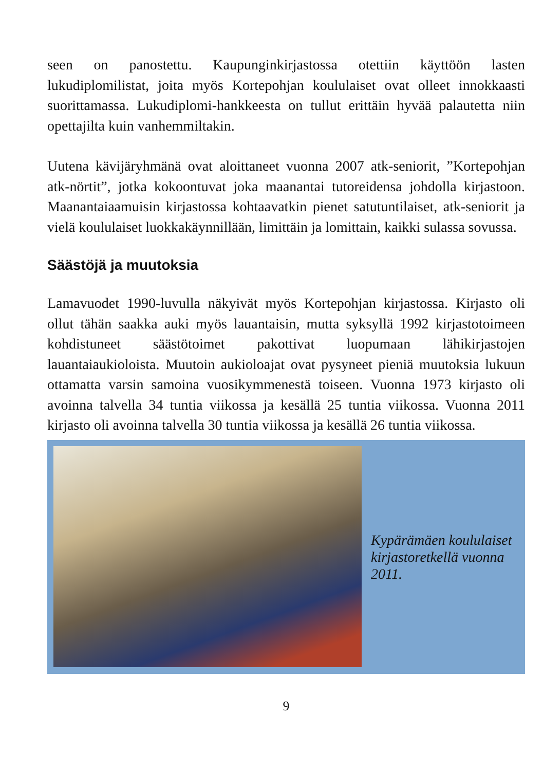seen on panostettu. Kaupunginkirjastossa otettiin käyttöön lasten lukudiplomilistat, joita myös Kortepohjan koululaiset ovat olleet innokkaasti suorittamassa. Lukudiplomi-hankkeesta on tullut erittäin hyvää palautetta niin opettajilta kuin vanhemmiltakin.
Uutena kävijäryhmänä ovat aloittaneet vuonna 2007 atk-seniorit, ”Kortepohjan atk-nörtit”, jotka kokoontuvat joka maanantai tutoreidensa johdolla kirjastoon. Maanantaiaamuisin kirjastossa kohtaavatkin pienet satutuntilaiset, atk-seniorit ja vielä koululaiset luokkakäynnillään, limittäin ja lomittain, kaikki sulassa sovussa.
Säästöjä ja muutoksia
Lamavuodet 1990-luvulla näkyivät myös Kortepohjan kirjastossa. Kirjasto oli ollut tähän saakka auki myös lauantaisin, mutta syksyllä 1992 kirjastotoimeen kohdistuneet säästötoimet pakottivat luopumaan lähikirjastojen lauantaiaukioloista. Muutoin aukioloajat ovat pysyneet pieniä muutoksia lukuun ottamatta varsin samoina vuosikymmenestä toiseen. Vuonna 1973 kirjasto oli avoinna talvella 34 tuntia viikossa ja kesällä 25 tuntia viikossa. Vuonna 2011 kirjasto oli avoinna talvella 30 tuntia viikossa ja kesällä 26 tuntia viikossa.
Kypärämäen koululaiset kirjastoretkellä vuonna 2011.
9